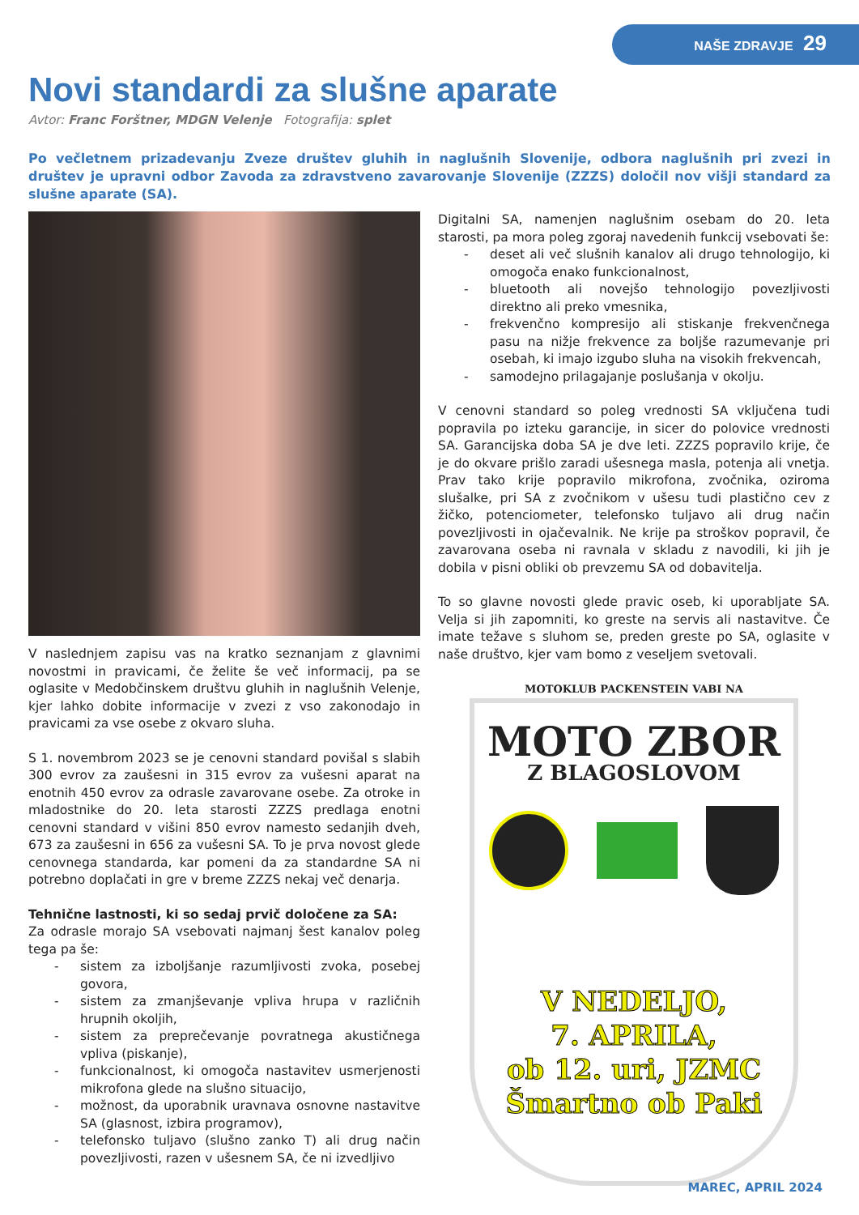NAŠE ZDRAVJE 29
Novi standardi za slušne aparate
Avtor: Franc Forštner, MDGN Velenje Fotografija: splet
Po večletnem prizadevanju Zveze društev gluhih in naglušnih Slovenije, odbora naglušnih pri zvezi in društev je upravni odbor Zavoda za zdravstveno zavarovanje Slovenije (ZZZS) določil nov višji standard za slušne aparate (SA).
V naslednjem zapisu vas na kratko seznanjam z glavnimi novostmi in pravicami, če želite še več informacij, pa se oglasite v Medobčinskem društvu gluhih in naglušnih Velenje, kjer lahko dobite informacije v zvezi z vso zakonodajo in pravicami za vse osebe z okvaro sluha.
S 1. novembrom 2023 se je cenovni standard povišal s slabih 300 evrov za zaušesni in 315 evrov za vušesni aparat na enotnih 450 evrov za odrasle zavarovane osebe. Za otroke in mladostnike do 20. leta starosti ZZZS predlaga enotni cenovni standard v višini 850 evrov namesto sedanjih dveh, 673 za zaušesni in 656 za vušesni SA. To je prva novost glede cenovnega standarda, kar pomeni da za standardne SA ni potrebno doplačati in gre v breme ZZZS nekaj več denarja.
Tehnične lastnosti, ki so sedaj prvič določene za SA:
Za odrasle morajo SA vsebovati najmanj šest kanalov poleg tega pa še:
- sistem za izboljšanje razumljivosti zvoka, posebej govora,
- sistem za zmanjševanje vpliva hrupa v različnih hrupnih okoljih,
- sistem za preprečevanje povratnega akustičnega vpliva (piskanje),
- funkcionalnost, ki omogoča nastavitev usmerjenosti mikrofona glede na slušno situacijo,
- možnost, da uporabnik uravnava osnovne nastavitve SA (glasnost, izbira programov),
- telefonsko tuljavo (slušno zanko T) ali drug način povezljivosti, razen v ušesnem SA, če ni izvedljivo
Digitalni SA, namenjen naglušnim osebam do 20. leta starosti, pa mora poleg zgoraj navedenih funkcij vsebovati še:
- deset ali več slušnih kanalov ali drugo tehnologijo, ki omogoča enako funkcionalnost,
- bluetooth ali novejšo tehnologijo povezljivosti direktno ali preko vmesnika,
- frekvenčno kompresijo ali stiskanje frekvenčnega pasu na nižje frekvence za boljše razumevanje pri osebah, ki imajo izgubo sluha na visokih frekvencah,
- samodejno prilagajanje poslušanja v okolju.
V cenovni standard so poleg vrednosti SA vključena tudi popravila po izteku garancije, in sicer do polovice vrednosti SA. Garancijska doba SA je dve leti. ZZZS popravilo krije, če je do okvare prišlo zaradi ušesnega masla, potenja ali vnetja. Prav tako krije popravilo mikrofona, zvočnika, oziroma slušalke, pri SA z zvočnikom v ušesu tudi plastično cev z žičko, potenciometer, telefonsko tuljavo ali drug način povezljivosti in ojačevalnik. Ne krije pa stroškov popravil, če zavarovana oseba ni ravnala v skladu z navodili, ki jih je dobila v pisni obliki ob prevzemu SA od dobavitelja.
To so glavne novosti glede pravic oseb, ki uporabljate SA. Velja si jih zapomniti, ko greste na servis ali nastavitve. Če imate težave s sluhom se, preden greste po SA, oglasite v naše društvo, kjer vam bomo z veseljem svetovali.
MOTOKLUB PACKENSTEIN VABI NA
MOTO ZBOR
Z BLAGOSLOVOM
V NEDELJO,
7. APRILA,
ob 12. uri, JZMC
Šmartno ob Paki
MAREC, APRIL 2024